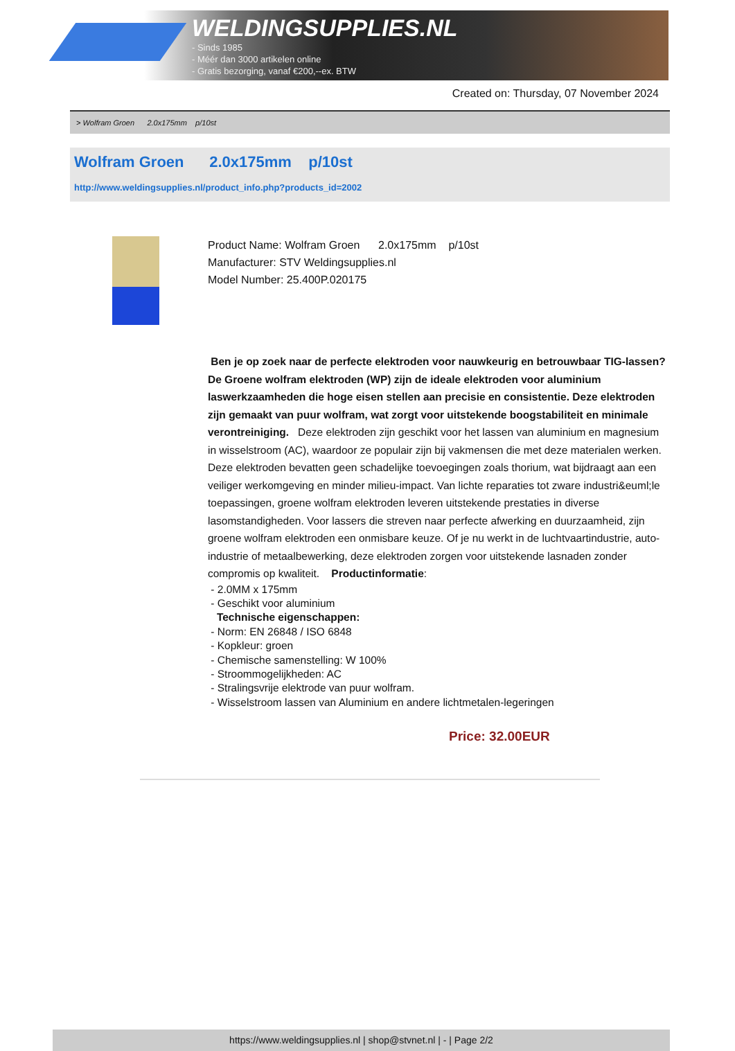WELDINGSUPPLIES.NL
- Sinds 1985
- Méér dan 3000 artikelen online
- Gratis bezorging, vanaf €200,--ex. BTW
Created on: Thursday, 07 November 2024
> Wolfram Groen 2.0x175mm p/10st
Wolfram Groen 2.0x175mm p/10st
http://www.weldingsupplies.nl/product_info.php?products_id=2002
Product Name: Wolfram Groen 2.0x175mm p/10st
Manufacturer: STV Weldingsupplies.nl
Model Number: 25.400P.020175
Ben je op zoek naar de perfecte elektroden voor nauwkeurig en betrouwbaar TIG-lassen? De Groene wolfram elektroden (WP) zijn de ideale elektroden voor aluminium laswerkzaamheden die hoge eisen stellen aan precisie en consistentie. Deze elektroden zijn gemaakt van puur wolfram, wat zorgt voor uitstekende boogstabiliteit en minimale verontreiniging. Deze elektroden zijn geschikt voor het lassen van aluminium en magnesium in wisselstroom (AC), waardoor ze populair zijn bij vakmensen die met deze materialen werken. Deze elektroden bevatten geen schadelijke toevoegingen zoals thorium, wat bijdraagt aan een veiliger werkomgeving en minder milieu-impact. Van lichte reparaties tot zware industri&euml;le toepassingen, groene wolfram elektroden leveren uitstekende prestaties in diverse lasomstandigheden. Voor lassers die streven naar perfecte afwerking en duurzaamheid, zijn groene wolfram elektroden een onmisbare keuze. Of je nu werkt in de luchtvaartindustrie, auto-industrie of metaalbewerking, deze elektroden zorgen voor uitstekende lasnaden zonder compromis op kwaliteit. Productinformatie:
- 2.0MM x 175mm
- Geschikt voor aluminium
Technische eigenschappen:
- Norm: EN 26848 / ISO 6848
- Kopkleur: groen
- Chemische samenstelling: W 100%
- Stroommogelijkheden: AC
- Stralingsvrije elektrode van puur wolfram.
- Wisselstroom lassen van Aluminium en andere lichtmetalen-legeringen
Price: 32.00EUR
https://www.weldingsupplies.nl | shop@stvnet.nl | - | Page 2/2